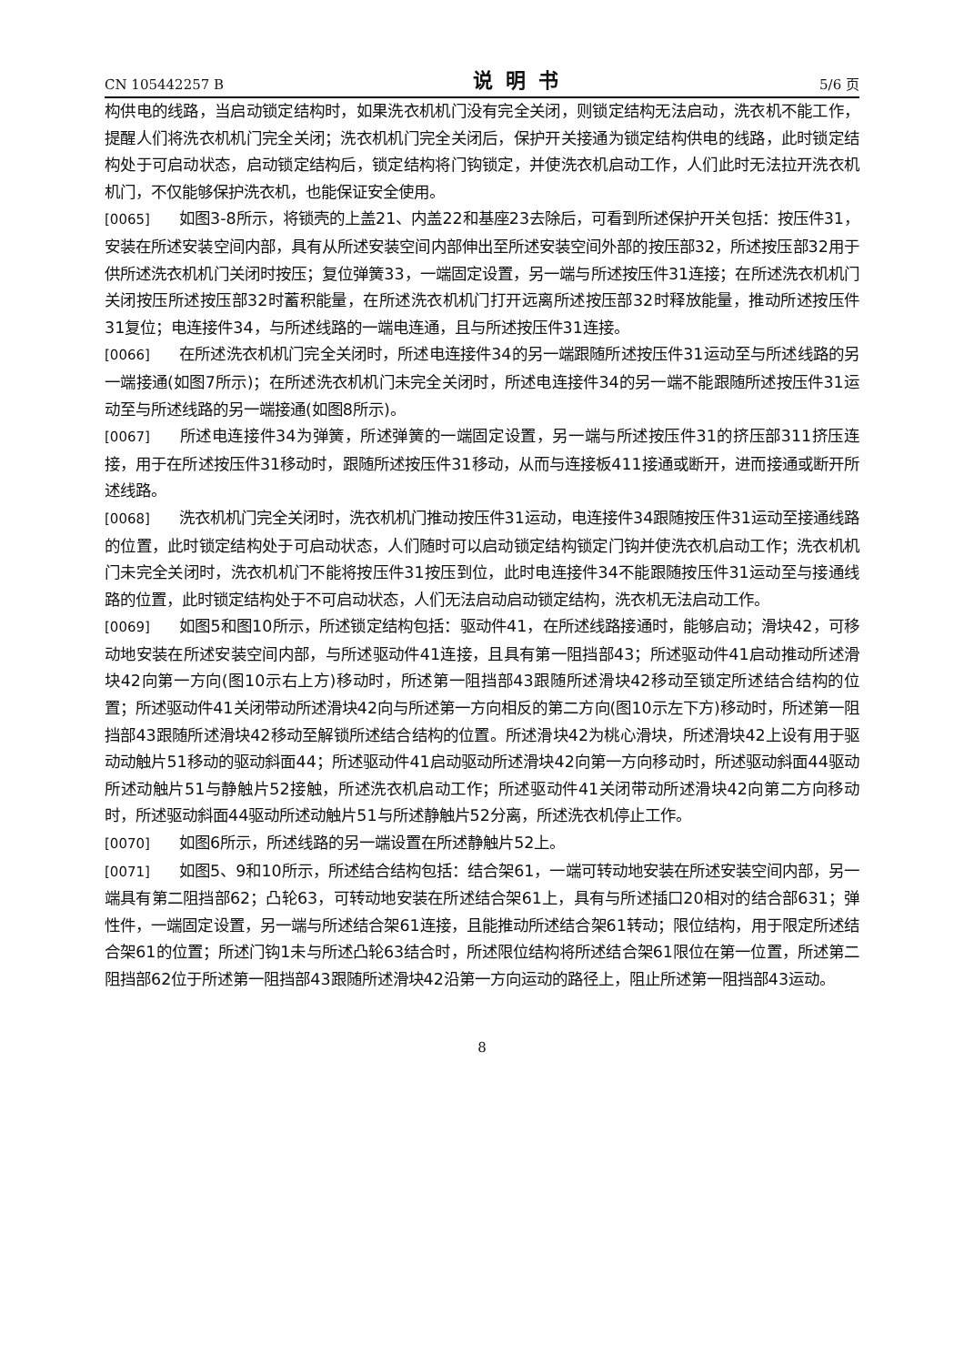CN 105442257 B 说明书 5/6 页
构供电的线路，当启动锁定结构时，如果洗衣机机门没有完全关闭，则锁定结构无法启动，洗衣机不能工作，提醒人们将洗衣机机门完全关闭；洗衣机机门完全关闭后，保护开关接通为锁定结构供电的线路，此时锁定结构处于可启动状态，启动锁定结构后，锁定结构将门钩锁定，并使洗衣机启动工作，人们此时无法拉开洗衣机机门，不仅能够保护洗衣机，也能保证安全使用。
[0065] 如图3-8所示，将锁壳的上盖21、内盖22和基座23去除后，可看到所述保护开关包括：按压件31，安装在所述安装空间内部，具有从所述安装空间内部伸出至所述安装空间外部的按压部32，所述按压部32用于供所述洗衣机机门关闭时按压；复位弹簧33，一端固定设置，另一端与所述按压件31连接；在所述洗衣机机门关闭按压所述按压部32时蓄积能量，在所述洗衣机机门打开远离所述按压部32时释放能量，推动所述按压件31复位；电连接件34，与所述线路的一端电连通，且与所述按压件31连接。
[0066] 在所述洗衣机机门完全关闭时，所述电连接件34的另一端跟随所述按压件31运动至与所述线路的另一端接通(如图7所示)；在所述洗衣机机门未完全关闭时，所述电连接件34的另一端不能跟随所述按压件31运动至与所述线路的另一端接通(如图8所示)。
[0067] 所述电连接件34为弹簧，所述弹簧的一端固定设置，另一端与所述按压件31的挤压部311挤压连接，用于在所述按压件31移动时，跟随所述按压件31移动，从而与连接板411接通或断开，进而接通或断开所述线路。
[0068] 洗衣机机门完全关闭时，洗衣机机门推动按压件31运动，电连接件34跟随按压件31运动至接通线路的位置，此时锁定结构处于可启动状态，人们随时可以启动锁定结构锁定门钩并使洗衣机启动工作；洗衣机机门未完全关闭时，洗衣机机门不能将按压件31按压到位，此时电连接件34不能跟随按压件31运动至与接通线路的位置，此时锁定结构处于不可启动状态，人们无法启动启动锁定结构，洗衣机无法启动工作。
[0069] 如图5和图10所示，所述锁定结构包括：驱动件41，在所述线路接通时，能够启动；滑块42，可移动地安装在所述安装空间内部，与所述驱动件41连接，且具有第一阻挡部43；所述驱动件41启动推动所述滑块42向第一方向(图10示右上方)移动时，所述第一阻挡部43跟随所述滑块42移动至锁定所述结合结构的位置；所述驱动件41关闭带动所述滑块42向与所述第一方向相反的第二方向(图10示左下方)移动时，所述第一阻挡部43跟随所述滑块42移动至解锁所述结合结构的位置。所述滑块42为桃心滑块，所述滑块42上设有用于驱动动触片51移动的驱动斜面44；所述驱动件41启动驱动所述滑块42向第一方向移动时，所述驱动斜面44驱动所述动触片51与静触片52接触，所述洗衣机启动工作；所述驱动件41关闭带动所述滑块42向第二方向移动时，所述驱动斜面44驱动所述动触片51与所述静触片52分离，所述洗衣机停止工作。
[0070] 如图6所示，所述线路的另一端设置在所述静触片52上。
[0071] 如图5、9和10所示，所述结合结构包括：结合架61，一端可转动地安装在所述安装空间内部，另一端具有第二阻挡部62；凸轮63，可转动地安装在所述结合架61上，具有与所述插口20相对的结合部631；弹性件，一端固定设置，另一端与所述结合架61连接，且能推动所述结合架61转动；限位结构，用于限定所述结合架61的位置；所述门钩1未与所述凸轮63结合时，所述限位结构将所述结合架61限位在第一位置，所述第二阻挡部62位于所述第一阻挡部43跟随所述滑块42沿第一方向运动的路径上，阻止所述第一阻挡部43运动。
8